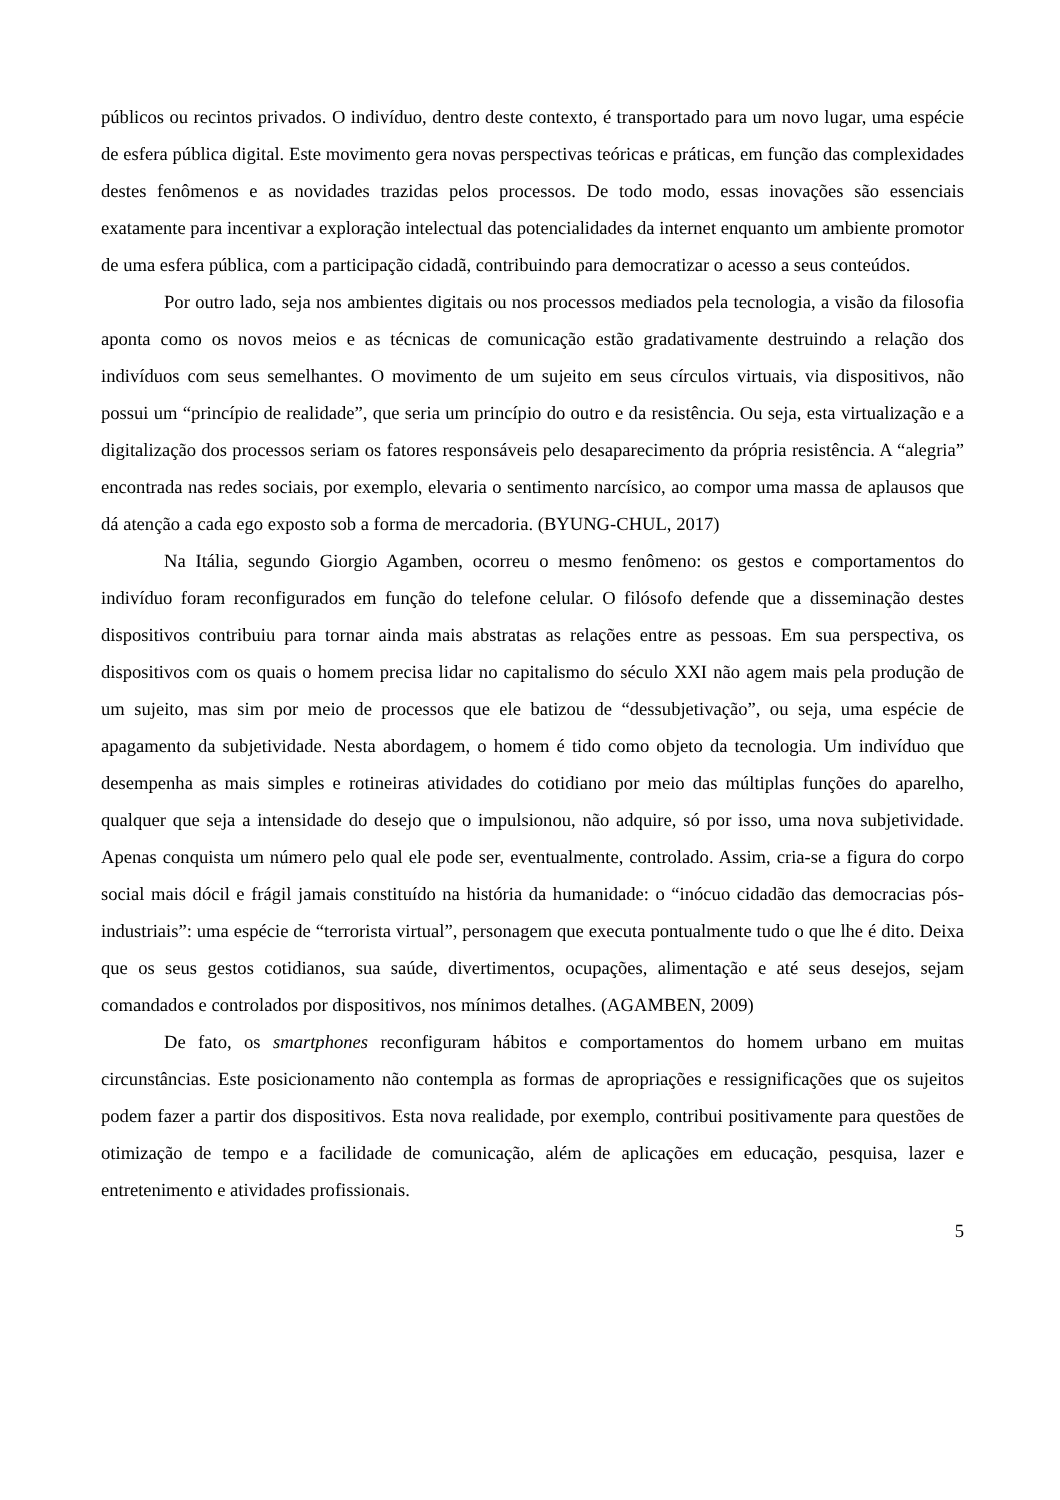públicos ou recintos privados. O indivíduo, dentro deste contexto, é transportado para um novo lugar, uma espécie de esfera pública digital. Este movimento gera novas perspectivas teóricas e práticas, em função das complexidades destes fenômenos e as novidades trazidas pelos processos. De todo modo, essas inovações são essenciais exatamente para incentivar a exploração intelectual das potencialidades da internet enquanto um ambiente promotor de uma esfera pública, com a participação cidadã, contribuindo para democratizar o acesso a seus conteúdos.
Por outro lado, seja nos ambientes digitais ou nos processos mediados pela tecnologia, a visão da filosofia aponta como os novos meios e as técnicas de comunicação estão gradativamente destruindo a relação dos indivíduos com seus semelhantes. O movimento de um sujeito em seus círculos virtuais, via dispositivos, não possui um “princípio de realidade”, que seria um princípio do outro e da resistência. Ou seja, esta virtualização e a digitalização dos processos seriam os fatores responsáveis pelo desaparecimento da própria resistência. A “alegria” encontrada nas redes sociais, por exemplo, elevaria o sentimento narcísico, ao compor uma massa de aplausos que dá atenção a cada ego exposto sob a forma de mercadoria. (BYUNG-CHUL, 2017)
Na Itália, segundo Giorgio Agamben, ocorreu o mesmo fenômeno: os gestos e comportamentos do indivíduo foram reconfigurados em função do telefone celular. O filósofo defende que a disseminação destes dispositivos contribuiu para tornar ainda mais abstratas as relações entre as pessoas. Em sua perspectiva, os dispositivos com os quais o homem precisa lidar no capitalismo do século XXI não agem mais pela produção de um sujeito, mas sim por meio de processos que ele batizou de “dessubjetivação”, ou seja, uma espécie de apagamento da subjetividade. Nesta abordagem, o homem é tido como objeto da tecnologia. Um indivíduo que desempenha as mais simples e rotineiras atividades do cotidiano por meio das múltiplas funções do aparelho, qualquer que seja a intensidade do desejo que o impulsionou, não adquire, só por isso, uma nova subjetividade. Apenas conquista um número pelo qual ele pode ser, eventualmente, controlado. Assim, cria-se a figura do corpo social mais dócil e frágil jamais constituído na história da humanidade: o “inócuo cidadão das democracias pós-industriais”: uma espécie de “terrorista virtual”, personagem que executa pontualmente tudo o que lhe é dito. Deixa que os seus gestos cotidianos, sua saúde, divertimentos, ocupações, alimentação e até seus desejos, sejam comandados e controlados por dispositivos, nos mínimos detalhes. (AGAMBEN, 2009)
De fato, os smartphones reconfiguram hábitos e comportamentos do homem urbano em muitas circunstâncias. Este posicionamento não contempla as formas de apropriações e ressignificações que os sujeitos podem fazer a partir dos dispositivos. Esta nova realidade, por exemplo, contribui positivamente para questões de otimização de tempo e a facilidade de comunicação, além de aplicações em educação, pesquisa, lazer e entretenimento e atividades profissionais.
5